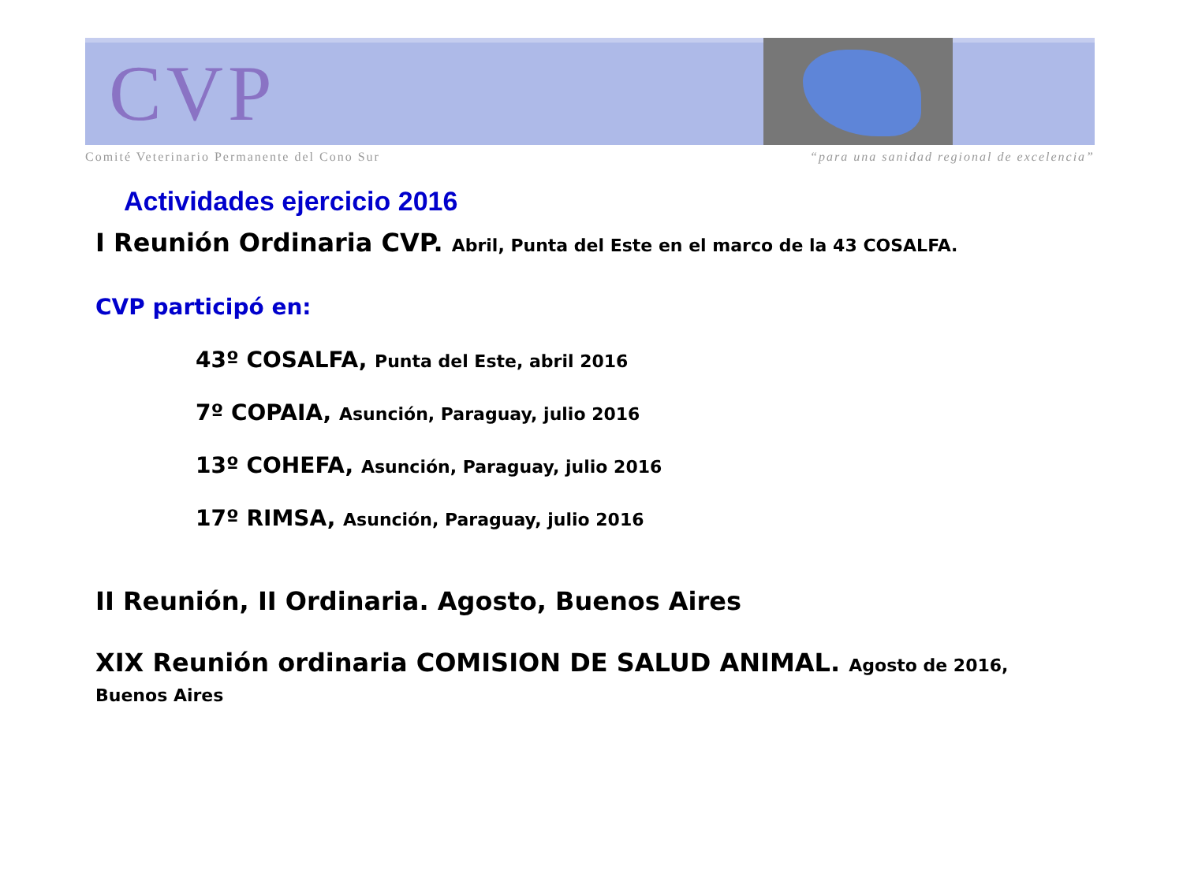CVP
Comité Veterinario Permanente del Cono Sur “para una sanidad regional de excelencia”
Actividades ejercicio 2016
I Reunión Ordinaria CVP. Abril, Punta del Este en el marco de la 43 COSALFA.
CVP participó en:
43º COSALFA, Punta del Este, abril 2016
7º COPAIA, Asunción, Paraguay, julio 2016
13º COHEFA, Asunción, Paraguay, julio 2016
17º RIMSA, Asunción, Paraguay, julio 2016
II Reunión, II Ordinaria. Agosto, Buenos Aires
XIX Reunión ordinaria COMISION DE SALUD ANIMAL. Agosto de 2016, Buenos Aires